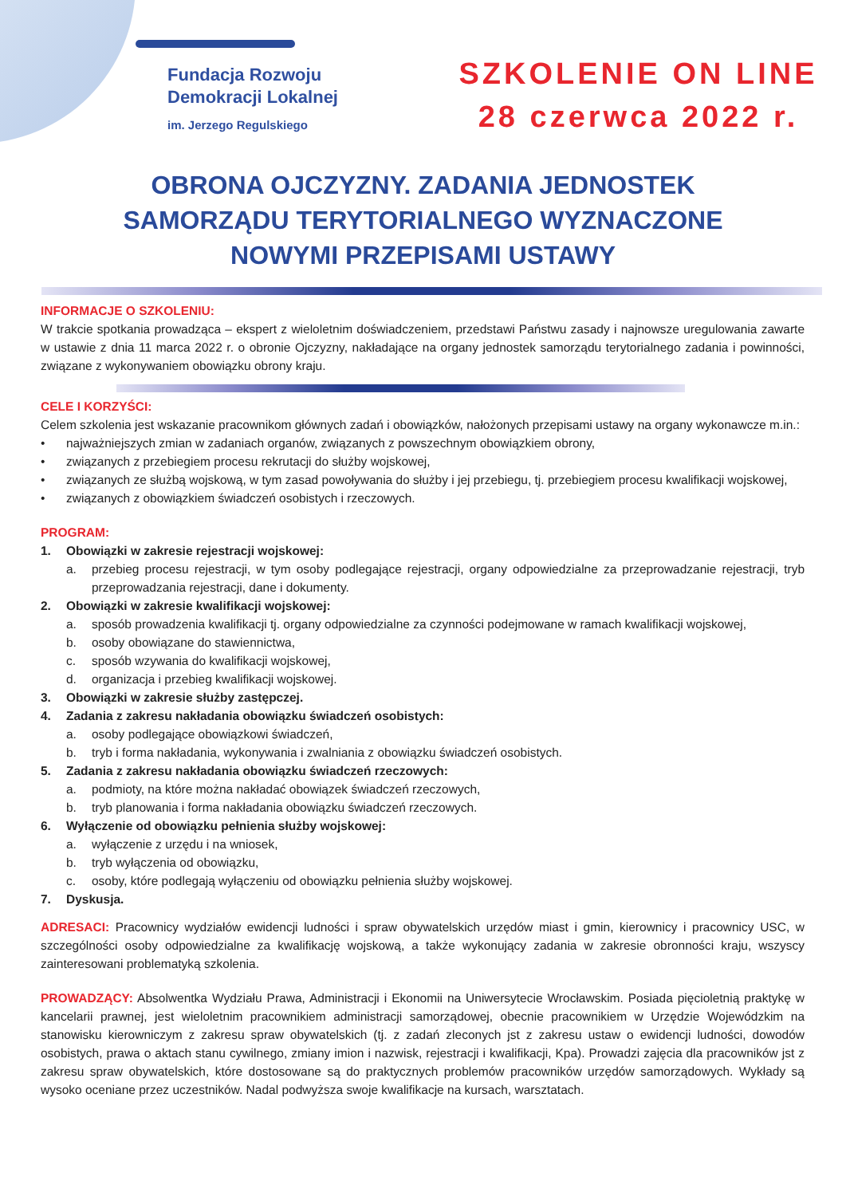Fundacja Rozwoju
Demokracji Lokalnej
im. Jerzego Regulskiego
SZKOLENIE ON LINE
28 czerwca 2022 r.
OBRONA OJCZYZNY. ZADANIA JEDNOSTEK SAMORZĄDU TERYTORIALNEGO WYZNACZONE NOWYMI PRZEPISAMI USTAWY
INFORMACJE O SZKOLENIU:
W trakcie spotkania prowadząca – ekspert z wieloletnim doświadczeniem, przedstawi Państwu zasady i najnowsze uregulowania zawarte w ustawie z dnia 11 marca 2022 r. o obronie Ojczyzny, nakładające na organy jednostek samorządu terytorialnego zadania i powinności, związane z wykonywaniem obowiązku obrony kraju.
CELE I KORZYŚCI:
Celem szkolenia jest wskazanie pracownikom głównych zadań i obowiązków, nałożonych przepisami ustawy na organy wykonawcze m.in.:
• najważniejszych zmian w zadaniach organów, związanych z powszechnym obowiązkiem obrony,
• związanych z przebiegiem procesu rekrutacji do służby wojskowej,
• związanych ze służbą wojskową, w tym zasad powoływania do służby i jej przebiegu, tj. przebiegiem procesu kwalifikacji wojskowej,
• związanych z obowiązkiem świadczeń osobistych i rzeczowych.
PROGRAM:
1. Obowiązki w zakresie rejestracji wojskowej:
a. przebieg procesu rejestracji, w tym osoby podlegające rejestracji, organy odpowiedzialne za przeprowadzanie rejestracji, tryb przeprowadzania rejestracji, dane i dokumenty.
2. Obowiązki w zakresie kwalifikacji wojskowej:
a. sposób prowadzenia kwalifikacji tj. organy odpowiedzialne za czynności podejmowane w ramach kwalifikacji wojskowej,
b. osoby obowiązane do stawiennictwa,
c. sposób wzywania do kwalifikacji wojskowej,
d. organizacja i przebieg kwalifikacji wojskowej.
3. Obowiązki w zakresie służby zastępczej.
4. Zadania z zakresu nakładania obowiązku świadczeń osobistych:
a. osoby podlegające obowiązkowi świadczeń,
b. tryb i forma nakładania, wykonywania i zwalniania z obowiązku świadczeń osobistych.
5. Zadania z zakresu nakładania obowiązku świadczeń rzeczowych:
a. podmioty, na które można nakładać obowiązek świadczeń rzeczowych,
b. tryb planowania i forma nakładania obowiązku świadczeń rzeczowych.
6. Wyłączenie od obowiązku pełnienia służby wojskowej:
a. wyłączenie z urzędu i na wniosek,
b. tryb wyłączenia od obowiązku,
c. osoby, które podlegają wyłączeniu od obowiązku pełnienia służby wojskowej.
7. Dyskusja.
ADRESACI: Pracownicy wydziałów ewidencji ludności i spraw obywatelskich urzędów miast i gmin, kierownicy i pracownicy USC, w szczególności osoby odpowiedzialne za kwalifikację wojskową, a także wykonujący zadania w zakresie obronności kraju, wszyscy zainteresowani problematyką szkolenia.
PROWADZĄCY: Absolwentka Wydziału Prawa, Administracji i Ekonomii na Uniwersytecie Wrocławskim. Posiada pięcioletnią praktykę w kancelarii prawnej, jest wieloletnim pracownikiem administracji samorządowej, obecnie pracownikiem w Urzędzie Wojewódzkim na stanowisku kierowniczym z zakresu spraw obywatelskich (tj. z zadań zleconych jst z zakresu ustaw o ewidencji ludności, dowodów osobistych, prawa o aktach stanu cywilnego, zmiany imion i nazwisk, rejestracji i kwalifikacji, Kpa). Prowadzi zajęcia dla pracowników jst z zakresu spraw obywatelskich, które dostosowane są do praktycznych problemów pracowników urzędów samorządowych. Wykłady są wysoko oceniane przez uczestników. Nadal podwyższa swoje kwalifikacje na kursach, warsztatach.